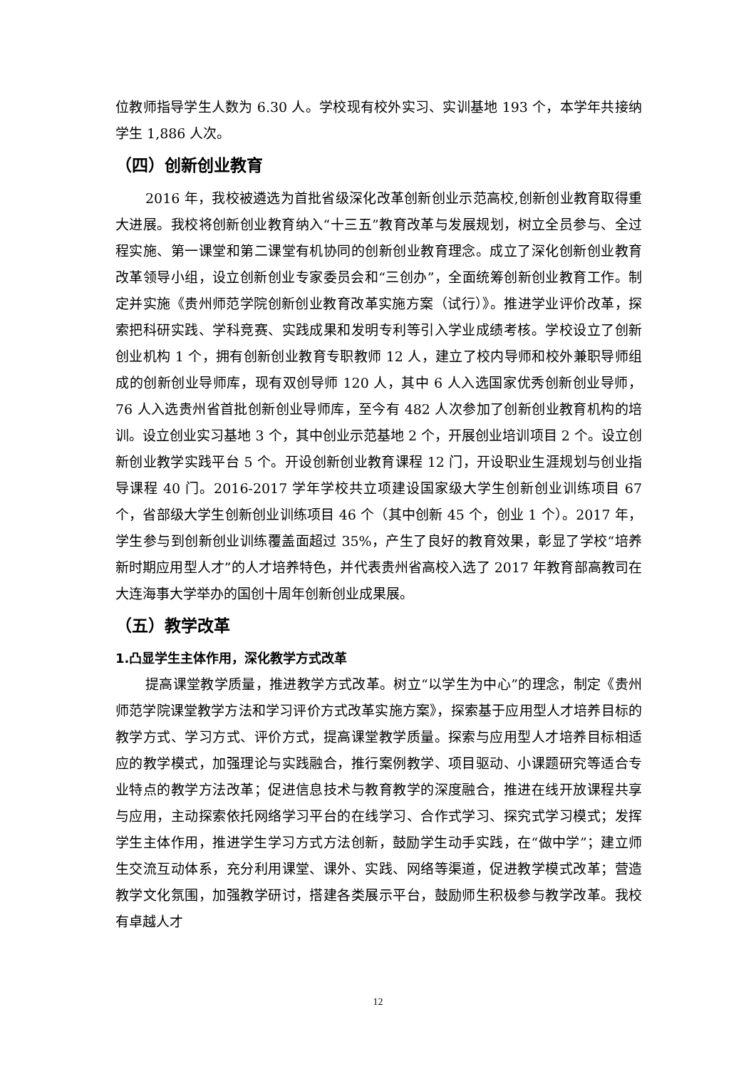位教师指导学生人数为 6.30 人。学校现有校外实习、实训基地 193 个，本学年共接纳学生 1,886 人次。
（四）创新创业教育
2016 年，我校被遴选为首批省级深化改革创新创业示范高校,创新创业教育取得重大进展。我校将创新创业教育纳入“十三五”教育改革与发展规划，树立全员参与、全过程实施、第一课堂和第二课堂有机协同的创新创业教育理念。成立了深化创新创业教育改革领导小组，设立创新创业专家委员会和“三创办”，全面统筹创新创业教育工作。制定并实施《贵州师范学院创新创业教育改革实施方案（试行）》。推进学业评价改革，探索把科研实践、学科竞赛、实践成果和发明专利等引入学业成绩考核。学校设立了创新创业机构 1 个，拥有创新创业教育专职教师 12 人，建立了校内导师和校外兼职导师组成的创新创业导师库，现有双创导师 120 人，其中 6 人入选国家优秀创新创业导师，76 人入选贵州省首批创新创业导师库，至今有 482 人次参加了创新创业教育机构的培训。设立创业实习基地 3 个，其中创业示范基地 2 个，开展创业培训项目 2 个。设立创新创业教学实践平台 5 个。开设创新创业教育课程 12 门，开设职业生涯规划与创业指导课程 40 门。2016-2017 学年学校共立项建设国家级大学生创新创业训练项目 67 个，省部级大学生创新创业训练项目 46 个（其中创新 45 个，创业 1 个）。2017 年，学生参与到创新创业训练覆盖面超过 35%，产生了良好的教育效果，彰显了学校“培养新时期应用型人才”的人才培养特色，并代表贵州省高校入选了 2017 年教育部高教司在大连海事大学举办的国创十周年创新创业成果展。
（五）教学改革
1.凸显学生主体作用，深化教学方式改革
提高课堂教学质量，推进教学方式改革。树立“以学生为中心”的理念，制定《贵州师范学院课堂教学方法和学习评价方式改革实施方案》，探索基于应用型人才培养目标的教学方式、学习方式、评价方式，提高课堂教学质量。探索与应用型人才培养目标相适应的教学模式，加强理论与实践融合，推行案例教学、项目驱动、小课题研究等适合专业特点的教学方法改革；促进信息技术与教育教学的深度融合，推进在线开放课程共享与应用，主动探索依托网络学习平台的在线学习、合作式学习、探究式学习模式；发挥学生主体作用，推进学生学习方式方法创新，鼓励学生动手实践，在“做中学”；建立师生交流互动体系，充分利用课堂、课外、实践、网络等渠道，促进教学模式改革；营造教学文化氛围，加强教学研讨，搭建各类展示平台，鼓励师生积极参与教学改革。我校有卓越人才
12